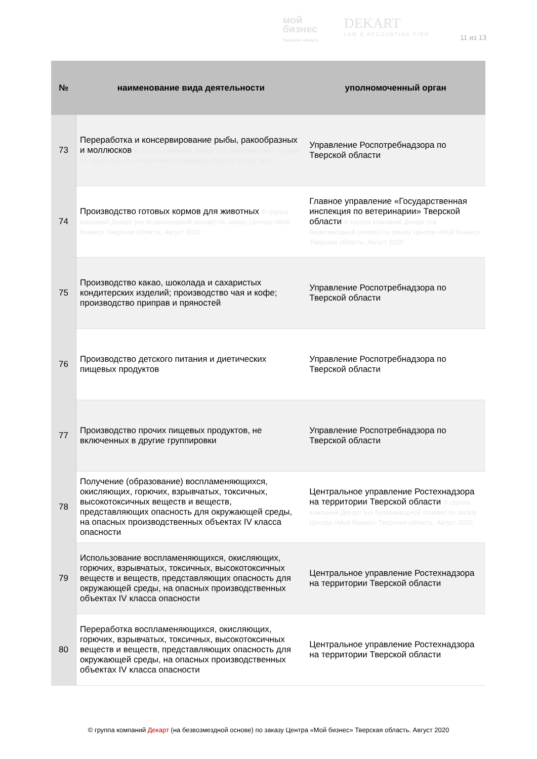мой
бизнес
Тверская область
DEKART
LAW & ACCOUNTING FIRM
11 из 13
| № | наименование вида деятельности | уполномоченный орган |
| --- | --- | --- |
| 73 | Переработка и консервирование рыбы, ракообразных и моллюсков © группа компаний Декарт (на безвозмездной основе) по заказу Центра «Мой бизнес» Тверская область. Август 2020 | Управление Роспотребнадзора по Тверской области |
| 74 | Производство готовых кормов для животных © группа компаний Декарт (на безвозмездной основе) по заказу Центра «Мой бизнес» Тверская область. Август 2020 | Главное управление «Государственная инспекция по ветеринарии» Тверской области © группа компаний Декарт (на безвозмездной основе) по заказу Центра «Мой бизнес» Тверская область. Август 2020 |
| 75 | Производство какао, шоколада и сахаристых кондитерских изделий; производство чая и кофе; производство приправ и пряностей | Управление Роспотребнадзора по Тверской области |
| 76 | Производство детского питания и диетических пищевых продуктов | Управление Роспотребнадзора по Тверской области |
| 77 | Производство прочих пищевых продуктов, не включенных в другие группировки | Управление Роспотребнадзора по Тверской области |
| 78 | Получение (образование) воспламеняющихся, окисляющих, горючих, взрывчатых, токсичных, высокотоксичных веществ и веществ, представляющих опасность для окружающей среды, на опасных производственных объектах IV класса опасности | Центральное управление Ростехнадзора на территории Тверской области © группа компаний Декарт (на безвозмездной основе) по заказу Центра «Мой бизнес» Тверская область. Август 2020 |
| 79 | Использование воспламеняющихся, окисляющих, горючих, взрывчатых, токсичных, высокотоксичных веществ и веществ, представляющих опасность для окружающей среды, на опасных производственных объектах IV класса опасности | Центральное управление Ростехнадзора на территории Тверской области |
| 80 | Переработка воспламеняющихся, окисляющих, горючих, взрывчатых, токсичных, высокотоксичных веществ и веществ, представляющих опасность для окружающей среды, на опасных производственных объектах IV класса опасности | Центральное управление Ростехнадзора на территории Тверской области |
© группа компаний Декарт (на безвозмездной основе) по заказу Центра «Мой бизнес» Тверская область. Август 2020